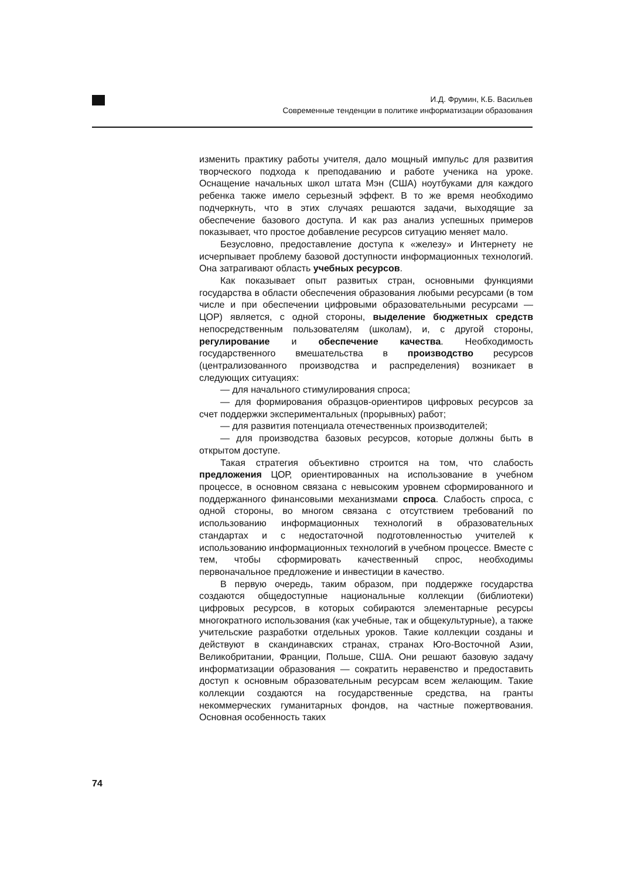И.Д. Фрумин, К.Б. Васильев
Современные тенденции в политике информатизации образования
изменить практику работы учителя, дало мощный импульс для развития творческого подхода к преподаванию и работе ученика на уроке. Оснащение начальных школ штата Мэн (США) ноутбуками для каждого ребенка также имело серьезный эффект. В то же время необходимо подчеркнуть, что в этих случаях решаются задачи, выходящие за обеспечение базового доступа. И как раз анализ успешных примеров показывает, что простое добавление ресурсов ситуацию меняет мало.
Безусловно, предоставление доступа к «железу» и Интернету не исчерпывает проблему базовой доступности информационных технологий. Она затрагивают область учебных ресурсов.
Как показывает опыт развитых стран, основными функциями государства в области обеспечения образования любыми ресурсами (в том числе и при обеспечении цифровыми образовательными ресурсами — ЦОР) является, с одной стороны, выделение бюджетных средств непосредственным пользователям (школам), и, с другой стороны, регулирование и обеспечение качества. Необходимость государственного вмешательства в производство ресурсов (централизованного производства и распределения) возникает в следующих ситуациях:
— для начального стимулирования спроса;
— для формирования образцов-ориентиров цифровых ресурсов за счет поддержки экспериментальных (прорывных) работ;
— для развития потенциала отечественных производителей;
— для производства базовых ресурсов, которые должны быть в открытом доступе.
Такая стратегия объективно строится на том, что слабость предложения ЦОР, ориентированных на использование в учебном процессе, в основном связана с невысоким уровнем сформированного и поддержанного финансовыми механизмами спроса. Слабость спроса, с одной стороны, во многом связана с отсутствием требований по использованию информационных технологий в образовательных стандартах и с недостаточной подготовленностью учителей к использованию информационных технологий в учебном процессе. Вместе с тем, чтобы сформировать качественный спрос, необходимы первоначальное предложение и инвестиции в качество.
В первую очередь, таким образом, при поддержке государства создаются общедоступные национальные коллекции (библиотеки) цифровых ресурсов, в которых собираются элементарные ресурсы многократного использования (как учебные, так и общекультурные), а также учительские разработки отдельных уроков. Такие коллекции созданы и действуют в скандинавских странах, странах Юго-Восточной Азии, Великобритании, Франции, Польше, США. Они решают базовую задачу информатизации образования — сократить неравенство и предоставить доступ к основным образовательным ресурсам всем желающим. Такие коллекции создаются на государственные средства, на гранты некоммерческих гуманитарных фондов, на частные пожертвования. Основная особенность таких
74